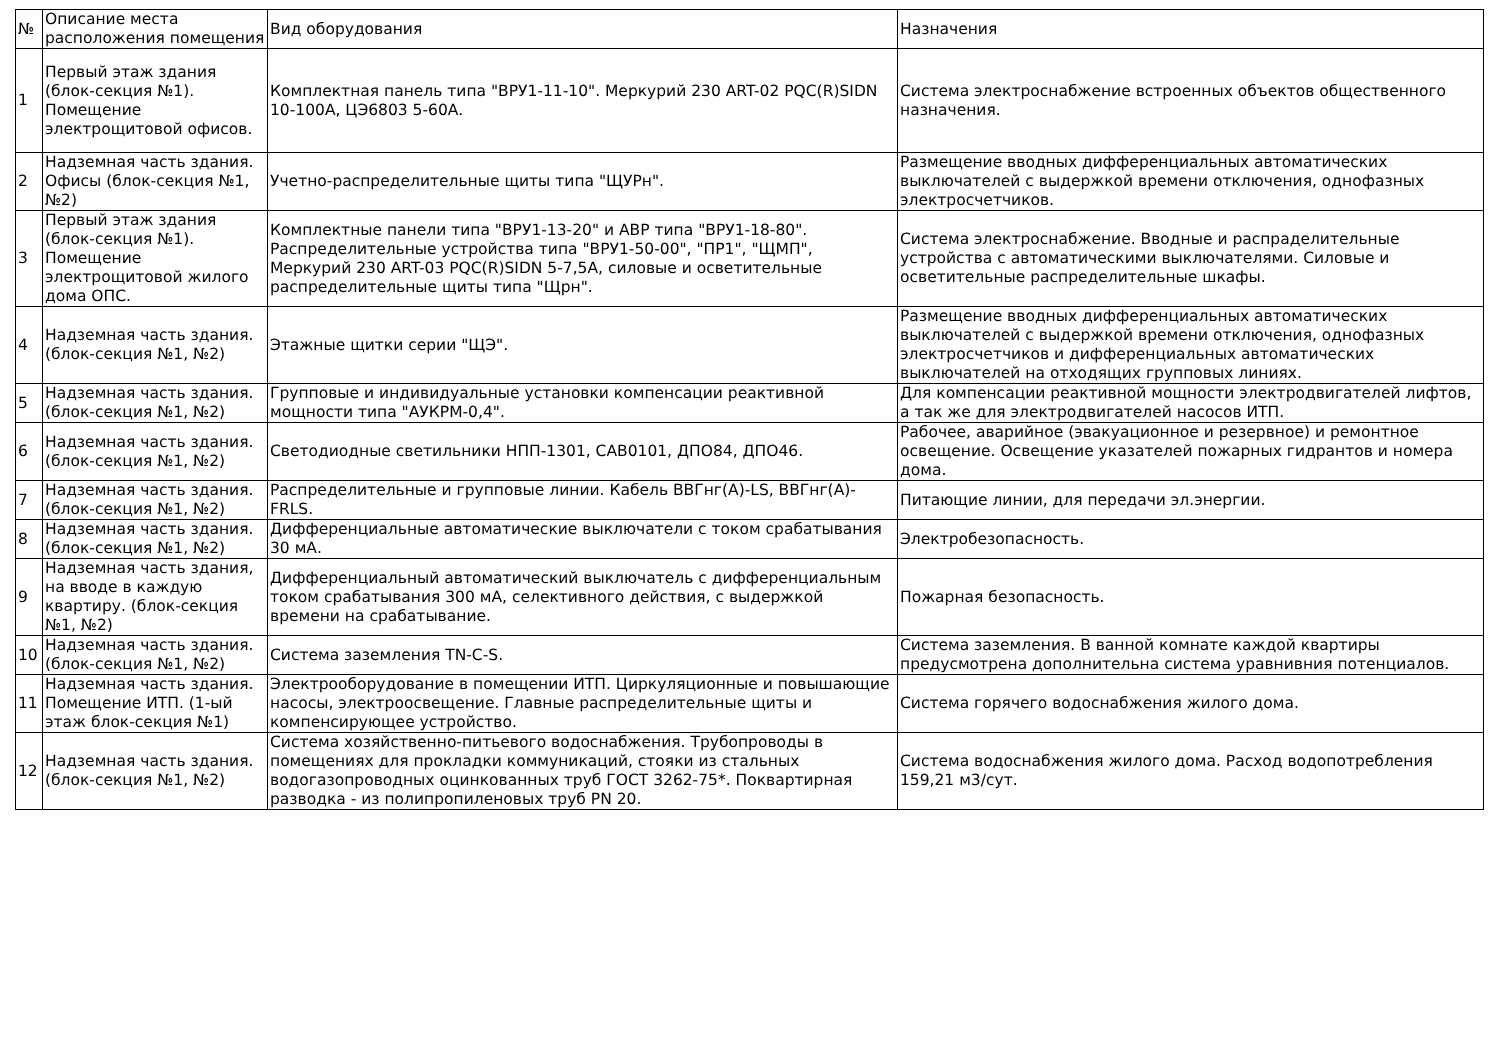| № | Описание места расположения помещения | Вид оборудования | Назначения |
| --- | --- | --- | --- |
| 1 | Первый этаж здания (блок-секция №1). Помещение электрощитовой офисов. | Комплектная панель типа "ВРУ1-11-10". Меркурий 230 ART-02 PQC(R)SIDN 10-100А, ЦЭ6803 5-60А. | Система электроснабжение встроенных объектов общественного назначения. |
| 2 | Надземная часть здания. Офисы (блок-секция №1, №2) | Учетно-распределительные щиты типа "ЩУРн". | Размещение вводных дифференциальных автоматических выключателей с выдержкой времени отключения, однофазных электросчетчиков. |
| 3 | Первый этаж здания (блок-секция №1). Помещение электрощитовой жилого дома ОПС. | Комплектные панели типа "ВРУ1-13-20" и АВР типа "ВРУ1-18-80". Распределительные устройства типа "ВРУ1-50-00", "ПР1", "ЩМП", Меркурий 230 ART-03 PQC(R)SIDN 5-7,5А, силовые и осветительные распределительные щиты типа "Щрн". | Система электроснабжение. Вводные и распраделительные устройства с автоматическими выключателями. Силовые и осветительные распределительные шкафы. |
| 4 | Надземная часть здания. (блок-секция №1, №2) | Этажные щитки серии "ЩЭ". | Размещение вводных дифференциальных автоматических выключателей с выдержкой времени отключения, однофазных электросчетчиков и дифференциальных автоматических выключателей на отходящих групповых линиях. |
| 5 | Надземная часть здания. (блок-секция №1, №2) | Групповые и индивидуальные установки компенсации реактивной мощности типа "АУКРМ-0,4". | Для компенсации реактивной мощности электродвигателей лифтов, а так же для электродвигателей насосов ИТП. |
| 6 | Надземная часть здания. (блок-секция №1, №2) | Светодиодные светильники НПП-1301, САВ0101, ДПО84, ДПО46. | Рабочее, аварийное (эвакуационное и резервное) и ремонтное освещение. Освещение указателей пожарных гидрантов и номера дома. |
| 7 | Надземная часть здания. (блок-секция №1, №2) | Распределительные и групповые линии. Кабель ВВГнг(А)-LS, ВВГнг(А)-FRLS. | Питающие линии, для передачи эл.энергии. |
| 8 | Надземная часть здания. (блок-секция №1, №2) | Дифференциальные автоматические выключатели с током срабатывания 30 мА. | Электробезопасность. |
| 9 | Надземная часть здания, на вводе в каждую квартиру. (блок-секция №1, №2) | Дифференциальный автоматический выключатель с дифференциальным током срабатывания 300 мА, селективного действия, с выдержкой времени на срабатывание. | Пожарная безопасность. |
| 10 | Надземная часть здания. (блок-секция №1, №2) | Система заземления TN-C-S. | Система заземления. В ванной комнате каждой квартиры предусмотрена дополнительна система уравнивния потенциалов. |
| 11 | Надземная часть здания. Помещение ИТП. (1-ый этаж блок-секция №1) | Электрооборудование в помещении ИТП. Циркуляционные и повышающие насосы, электроосвещение. Главные распределительные щиты и компенсирующее устройство. | Система горячего водоснабжения жилого дома. |
| 12 | Надземная часть здания. (блок-секция №1, №2) | Система хозяйственно-питьевого водоснабжения. Трубопроводы в помещениях для прокладки коммуникаций, стояки из стальных водогазопроводных оцинкованных труб ГОСТ 3262-75*. Поквартирная разводка - из полипропиленовых труб PN 20. | Система водоснабжения жилого дома. Расход водопотребления 159,21 м3/сут. |